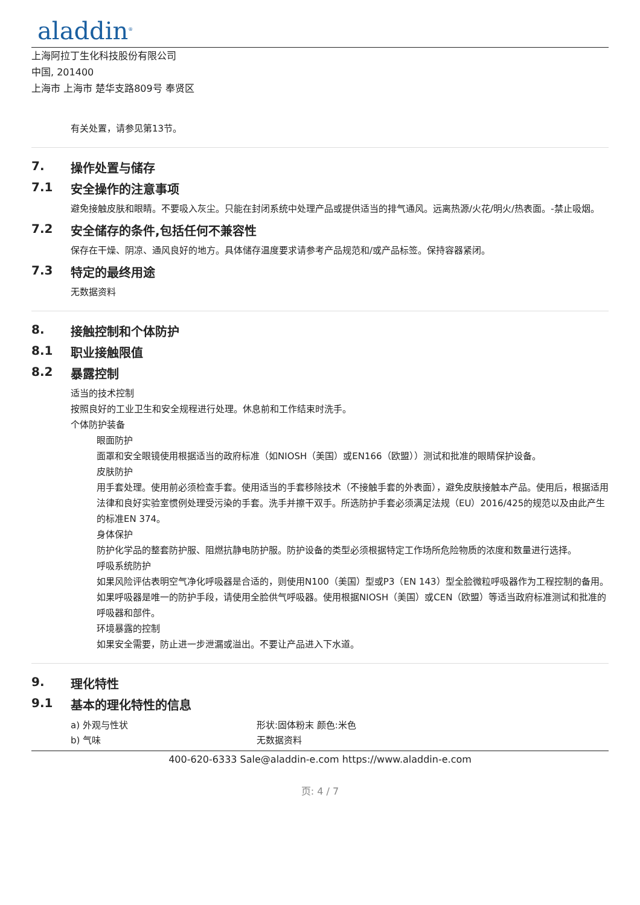aladdin<sup>®</sup>
上海阿拉丁生化科技股份有限公司
中国, 201400
上海市 上海市 楚华支路809号 奉贤区
有关处置，请参见第13节。
7. 操作处置与储存
7.1 安全操作的注意事项
避免接触皮肤和眼睛。不要吸入灰尘。只能在封闭系统中处理产品或提供适当的排气通风。远离热源/火花/明火/热表面。-禁止吸烟。
7.2 安全储存的条件,包括任何不兼容性
保存在干燥、阴凉、通风良好的地方。具体储存温度要求请参考产品规范和/或产品标签。保持容器紧闭。
7.3 特定的最终用途
无数据资料
8. 接触控制和个体防护
8.1 职业接触限值
8.2 暴露控制
适当的技术控制
按照良好的工业卫生和安全规程进行处理。休息前和工作结束时洗手。
个体防护装备
眼面防护
面罩和安全眼镜使用根据适当的政府标准（如NIOSH（美国）或EN166（欧盟））测试和批准的眼睛保护设备。
皮肤防护
用手套处理。使用前必须检查手套。使用适当的手套移除技术（不接触手套的外表面），避免皮肤接触本产品。使用后，根据适用法律和良好实验室惯例处理受污染的手套。洗手并擦干双手。所选防护手套必须满足法规（EU）2016/425的规范以及由此产生的标准EN 374。
身体保护
防护化学品的整套防护服、阻燃抗静电防护服。防护设备的类型必须根据特定工作场所危险物质的浓度和数量进行选择。
呼吸系统防护
如果风险评估表明空气净化呼吸器是合适的，则使用N100（美国）型或P3（EN 143）型全脸微粒呼吸器作为工程控制的备用。如果呼吸器是唯一的防护手段，请使用全脸供气呼吸器。使用根据NIOSH（美国）或CEN（欧盟）等适当政府标准测试和批准的呼吸器和部件。
环境暴露的控制
如果安全需要，防止进一步泄漏或溢出。不要让产品进入下水道。
9. 理化特性
9.1 基本的理化特性的信息
| a) 外观与性状 | 形状:固体粉末 颜色:米色 |
| b) 气味 | 无数据资料 |
400-620-6333 Sale@aladdin-e.com https://www.aladdin-e.com
页: 4 / 7